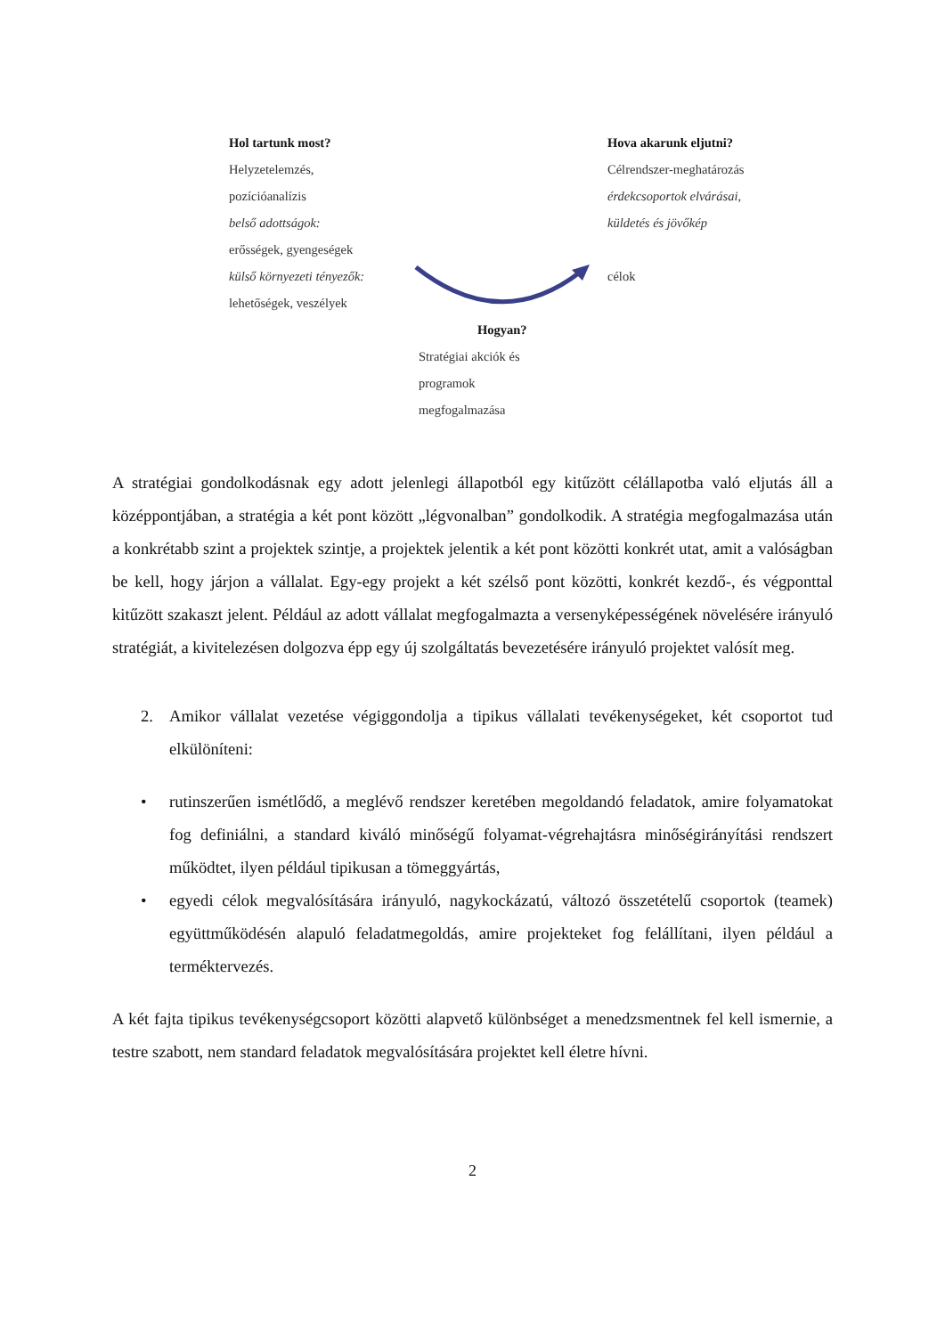Hol tartunk most?
Helyzetelemzés,
pozícióanalízis
belső adottságok:
erősségek, gyengeségek
külső környezeti tényezők:
lehetőségek, veszélyek
Hova akarunk eljutni?
Célrendszer-meghatározás
érdekcsoportok elvárásai,
küldetés és jövőkép
célok
Hogyan?
Stratégiai akciók és
programok
megfogalmazása
A stratégiai gondolkodásnak egy adott jelenlegi állapotból egy kitűzött célállapotba való eljutás áll a középpontjában, a stratégia a két pont között „légvonalban” gondolkodik. A stratégia megfogalmazása után a konkrétabb szint a projektek szintje, a projektek jelentik a két pont közötti konkrét utat, amit a valóságban be kell, hogy járjon a vállalat. Egy-egy projekt a két szélső pont közötti, konkrét kezdő-, és végponttal kitűzött szakaszt jelent. Például az adott vállalat megfogalmazta a versenyképességének növelésére irányuló stratégiát, a kivitelezésen dolgozva épp egy új szolgáltatás bevezetésére irányuló projektet valósít meg.
2. Amikor vállalat vezetése végiggondolja a tipikus vállalati tevékenységeket, két csoportot tud elkülöníteni:
• rutinszerűen ismétlődő, a meglévő rendszer keretében megoldandó feladatok, amire folyamatokat fog definiálni, a standard kiváló minőségű folyamat-végrehajtásra minőségirányítási rendszert működtet, ilyen például tipikusan a tömeggyártás,
• egyedi célok megvalósítására irányuló, nagykockázatú, változó összetételű csoportok (teamek) együttműködésén alapuló feladatmegoldás, amire projekteket fog felállítani, ilyen például a terméktervezés.
A két fajta tipikus tevékenységcsoport közötti alapvető különbséget a menedzsmentnek fel kell ismernie, a testre szabott, nem standard feladatok megvalósítására projektet kell életre hívni.
2